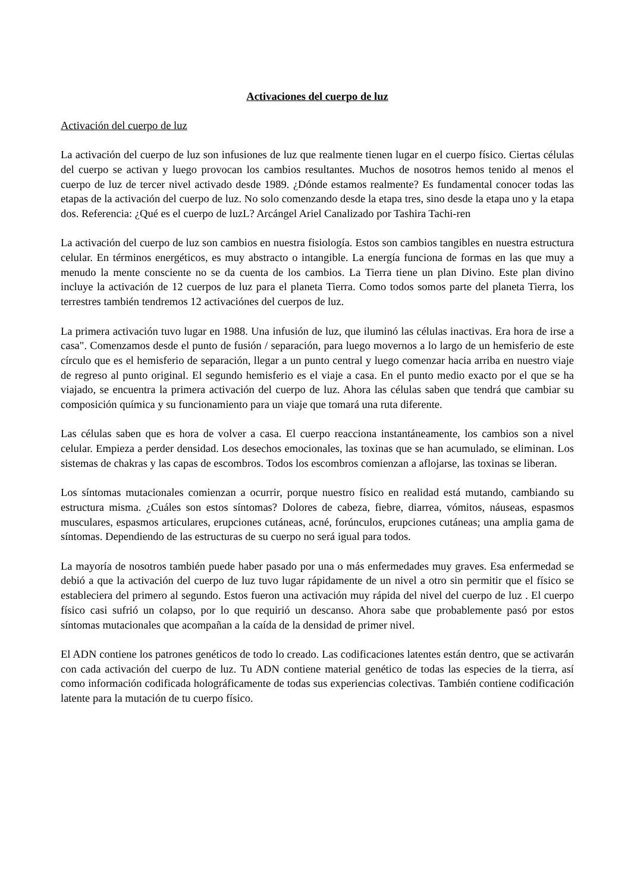Activaciones del cuerpo de luz
Activación del cuerpo de luz
La activación del cuerpo de luz son infusiones de luz que realmente tienen lugar en el cuerpo físico. Ciertas células del cuerpo se activan y luego provocan los cambios resultantes. Muchos de nosotros hemos tenido al menos el cuerpo de luz de tercer nivel activado desde 1989. ¿Dónde estamos realmente? Es fundamental conocer todas las etapas de la activación del cuerpo de luz. No solo comenzando desde la etapa tres, sino desde la etapa uno y la etapa dos. Referencia: ¿Qué es el cuerpo de luzL? Arcángel Ariel Canalizado por Tashira Tachi-ren
La activación del cuerpo de luz son cambios en nuestra fisiología. Estos son cambios tangibles en nuestra estructura celular. En términos energéticos, es muy abstracto o intangible. La energía funciona de formas en las que muy a menudo la mente consciente no se da cuenta de los cambios. La Tierra tiene un plan Divino. Este plan divino incluye la activación de 12 cuerpos de luz para el planeta Tierra. Como todos somos parte del planeta Tierra, los terrestres también tendremos 12 activaciónes del cuerpos de luz.
La primera activación tuvo lugar en 1988. Una infusión de luz, que iluminó las células inactivas. Era hora de irse a casa". Comenzamos desde el punto de fusión / separación, para luego movernos a lo largo de un hemisferio de este círculo que es el hemisferio de separación, llegar a un punto central y luego comenzar hacia arriba en nuestro viaje de regreso al punto original. El segundo hemisferio es el viaje a casa. En el punto medio exacto por el que se ha viajado, se encuentra la primera activación del cuerpo de luz. Ahora las células saben que tendrá que cambiar su composición química y su funcionamiento para un viaje que tomará una ruta diferente.
Las células saben que es hora de volver a casa. El cuerpo reacciona instantáneamente, los cambios son a nivel celular. Empieza a perder densidad. Los desechos emocionales, las toxinas que se han acumulado, se eliminan. Los sistemas de chakras y las capas de escombros. Todos los escombros comienzan a aflojarse, las toxinas se liberan.
Los síntomas mutacionales comienzan a ocurrir, porque nuestro físico en realidad está mutando, cambiando su estructura misma. ¿Cuáles son estos síntomas? Dolores de cabeza, fiebre, diarrea, vómitos, náuseas, espasmos musculares, espasmos articulares, erupciones cutáneas, acné, forúnculos, erupciones cutáneas; una amplia gama de síntomas. Dependiendo de las estructuras de su cuerpo no será igual para todos.
La mayoría de nosotros también puede haber pasado por una o más enfermedades muy graves. Esa enfermedad se debió a que la activación del cuerpo de luz tuvo lugar rápidamente de un nivel a otro sin permitir que el físico se estableciera del primero al segundo. Estos fueron una activación muy rápida del nivel del cuerpo de luz . El cuerpo físico casi sufrió un colapso, por lo que requirió un descanso. Ahora sabe que probablemente pasó por estos síntomas mutacionales que acompañan a la caída de la densidad de primer nivel.
El ADN contiene los patrones genéticos de todo lo creado. Las codificaciones latentes están dentro, que se activarán con cada activación del cuerpo de luz. Tu ADN contiene material genético de todas las especies de la tierra, así como información codificada holográficamente de todas sus experiencias colectivas. También contiene codificación latente para la mutación de tu cuerpo físico.